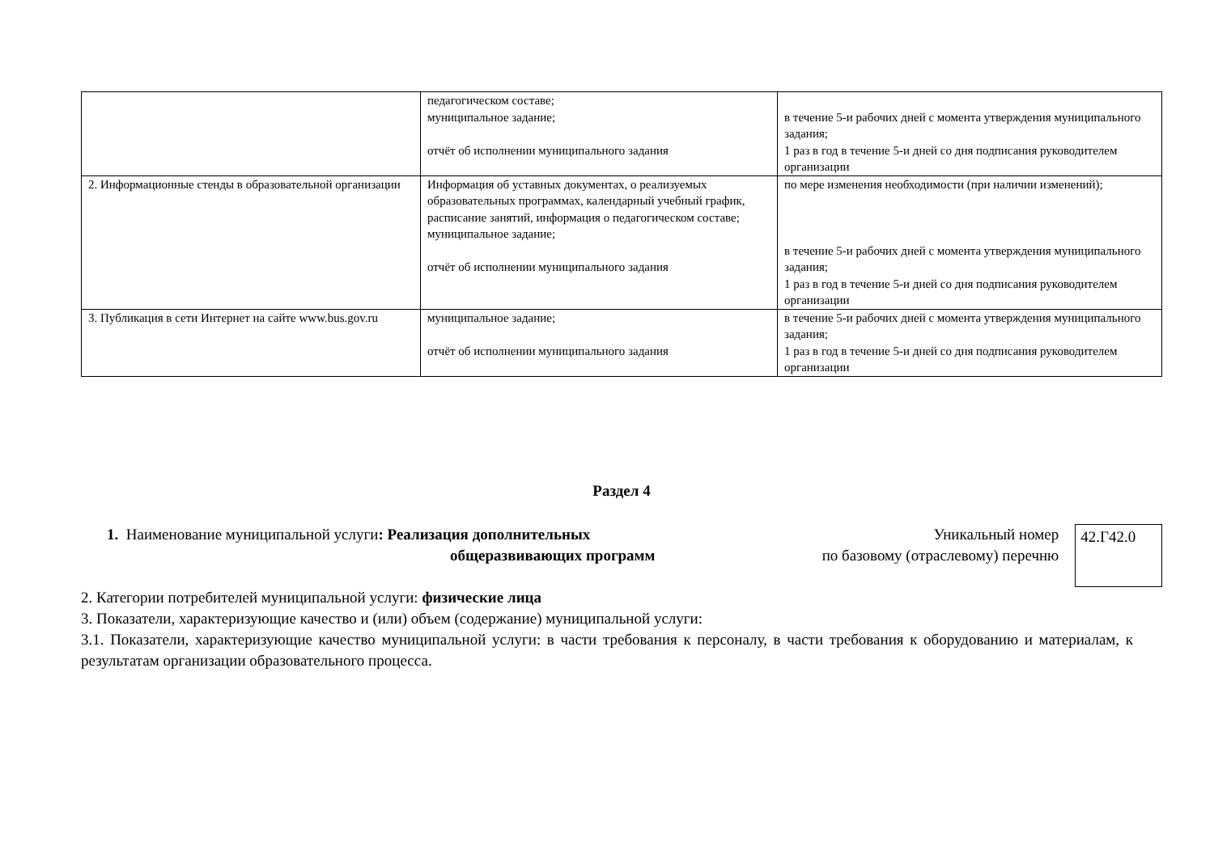| | педагогическом составе; муниципальное задание; отчёт об исполнении муниципального задания | в течение 5-и рабочих дней с момента утверждения муниципального задания; 1 раз в год в течение 5-и дней со дня подписания руководителем организации |
| 2. Информационные стенды в образовательной организации | Информация об уставных документах, о реализуемых образовательных программах, календарный учебный график, расписание занятий, информация о педагогическом составе; муниципальное задание; отчёт об исполнении муниципального задания | по мере изменения необходимости (при наличии изменений); в течение 5-и рабочих дней с момента утверждения муниципального задания; 1 раз в год в течение 5-и дней со дня подписания руководителем организации |
| 3. Публикация в сети Интернет на сайте www.bus.gov.ru | муниципальное задание; отчёт об исполнении муниципального задания | в течение 5-и рабочих дней с момента утверждения муниципального задания; 1 раз в год в течение 5-и дней со дня подписания руководителем организации |
Раздел 4
1. Наименование муниципальной услуги: Реализация дополнительных
общеразвивающих программ
Уникальный номер
по базовому (отраслевому) перечню
42.Г42.0
2. Категории потребителей муниципальной услуги: физические лица
3. Показатели, характеризующие качество и (или) объем (содержание) муниципальной услуги:
3.1. Показатели, характеризующие качество муниципальной услуги: в части требования к персоналу, в части требования к оборудованию и материалам, к результатам организации образовательного процесса.